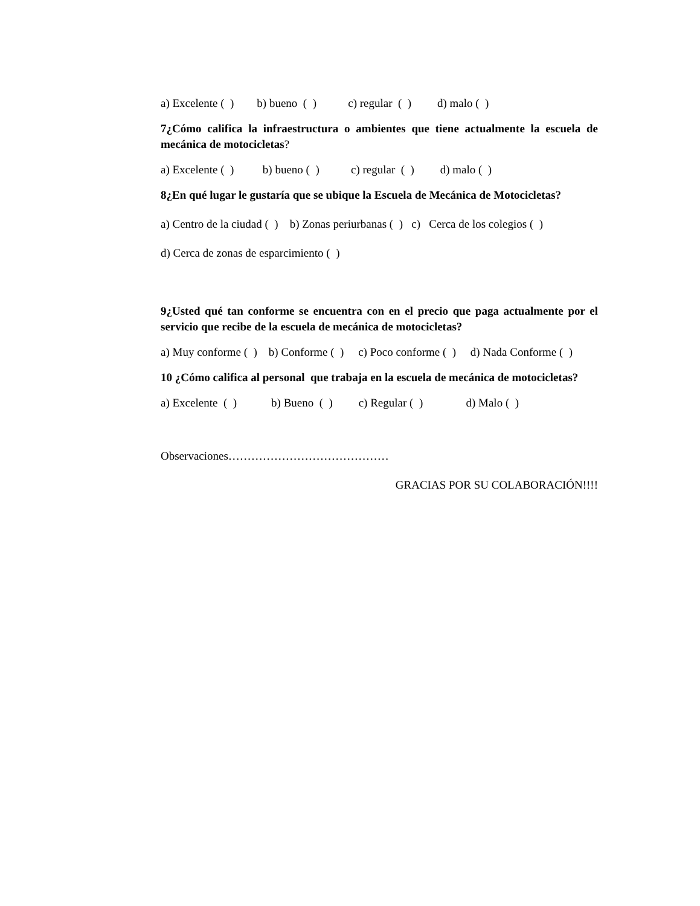a) Excelente ( ) b) bueno ( ) c) regular ( ) d) malo ( )
7¿Cómo califica la infraestructura o ambientes que tiene actualmente la escuela de mecánica de motocicletas?
a) Excelente ( ) b) bueno ( ) c) regular ( ) d) malo ( )
8¿En qué lugar le gustaría que se ubique la Escuela de Mecánica de Motocicletas?
a) Centro de la ciudad ( ) b) Zonas periurbanas ( ) c) Cerca de los colegios ( )
d) Cerca de zonas de esparcimiento ( )
9¿Usted qué tan conforme se encuentra con en el precio que paga actualmente por el servicio que recibe de la escuela de mecánica de motocicletas?
a) Muy conforme ( ) b) Conforme ( ) c) Poco conforme ( ) d) Nada Conforme ( )
10 ¿Cómo califica al personal que trabaja en la escuela de mecánica de motocicletas?
a) Excelente ( ) b) Bueno ( ) c) Regular ( ) d) Malo ( )
Observaciones……………………………………
GRACIAS POR SU COLABORACIÓN!!!!